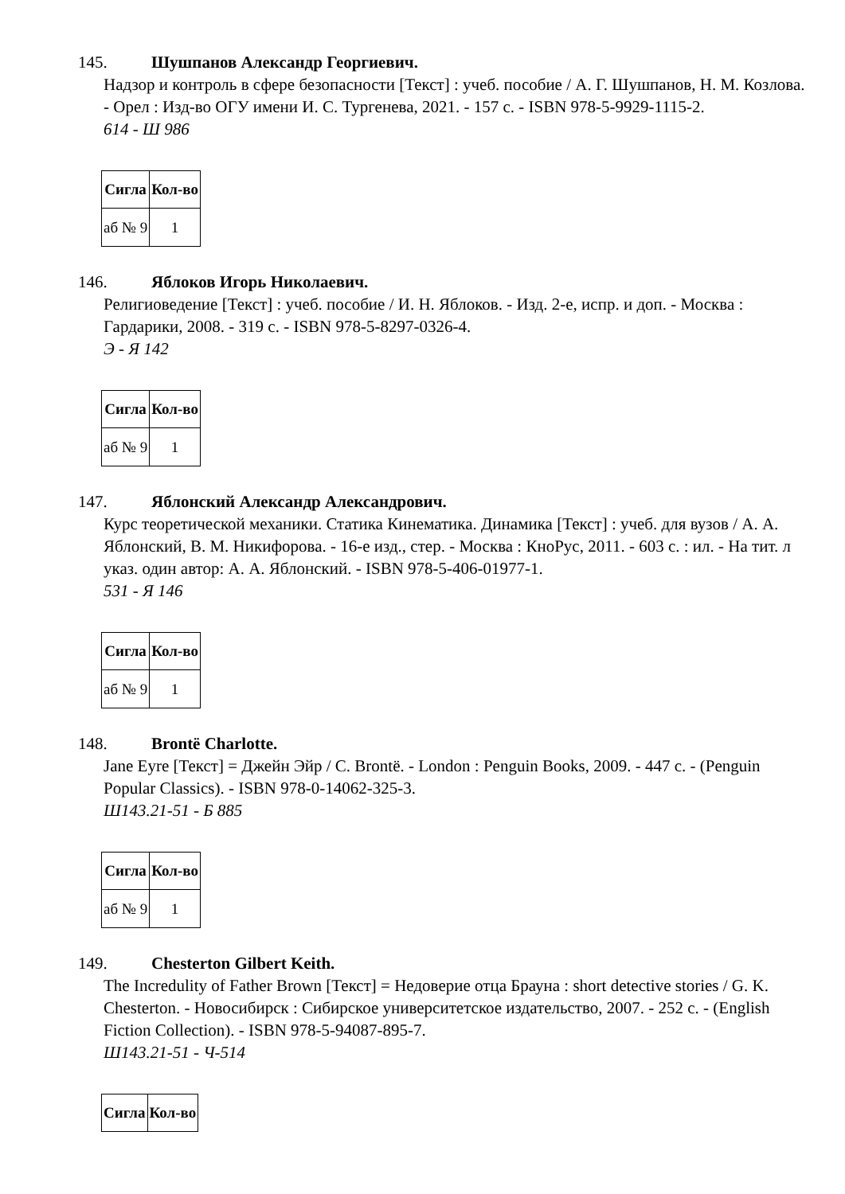145. Шушпанов Александр Георгиевич.
Надзор и контроль в сфере безопасности [Текст] : учеб. пособие / А. Г. Шушпанов, Н. М. Козлова. - Орел : Изд-во ОГУ имени И. С. Тургенева, 2021. - 157 с. - ISBN 978-5-9929-1115-2.
614 - Ш 986
| Сигла | Кол-во |
| --- | --- |
| аб № 9 | 1 |
146. Яблоков Игорь Николаевич.
Религиоведение [Текст] : учеб. пособие / И. Н. Яблоков. - Изд. 2-е, испр. и доп. - Москва : Гардарики, 2008. - 319 с. - ISBN 978-5-8297-0326-4.
Э - Я 142
| Сигла | Кол-во |
| --- | --- |
| аб № 9 | 1 |
147. Яблонский Александр Александрович.
Курс теоретической механики. Статика Кинематика. Динамика [Текст] : учеб. для вузов / А. А. Яблонский, В. М. Никифорова. - 16-е изд., стер. - Москва : КноРус, 2011. - 603 с. : ил. - На тит. л указ. один автор: А. А. Яблонский. - ISBN 978-5-406-01977-1.
531 - Я 146
| Сигла | Кол-во |
| --- | --- |
| аб № 9 | 1 |
148. Brontë Charlotte.
Jane Eyre [Текст] = Джейн Эйр / C. Brontë. - London : Penguin Books, 2009. - 447 с. - (Penguin Popular Classics). - ISBN 978-0-14062-325-3.
Ш143.21-51 - Б 885
| Сигла | Кол-во |
| --- | --- |
| аб № 9 | 1 |
149. Chesterton Gilbert Keith.
The Incredulity of Father Brown [Текст] = Недоверие отца Брауна : short detective stories / G. K. Chesterton. - Новосибирск : Сибирское университетское издательство, 2007. - 252 с. - (English Fiction Collection). - ISBN 978-5-94087-895-7.
Ш143.21-51 - Ч-514
| Сигла | Кол-во |
| --- | --- |